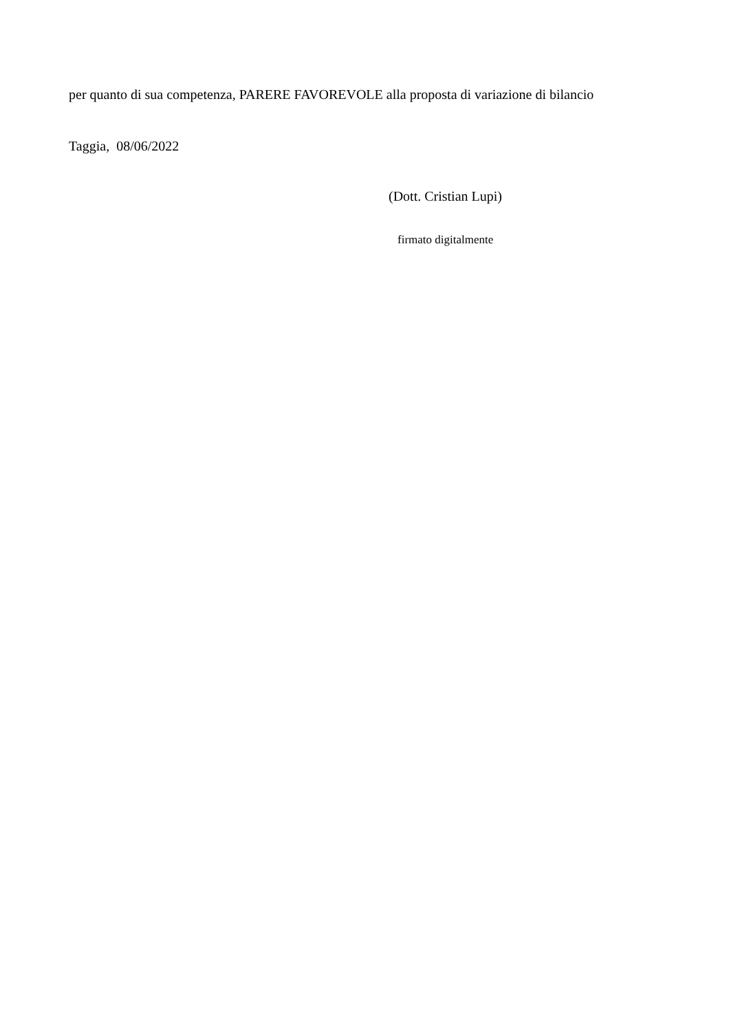per quanto di sua competenza, PARERE FAVOREVOLE alla proposta di variazione di bilancio
Taggia, 08/06/2022
(Dott. Cristian Lupi)
firmato digitalmente